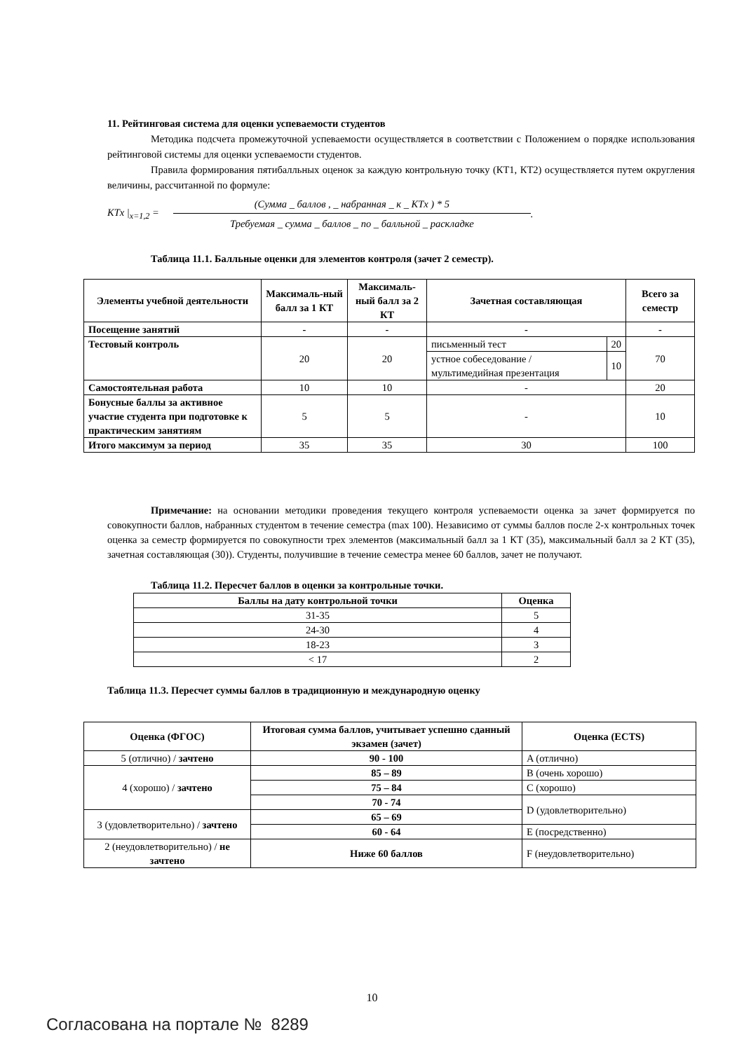11. Рейтинговая система для оценки успеваемости студентов
Методика подсчета промежуточной успеваемости осуществляется в соответствии с Положением о порядке использования рейтинговой системы для оценки успеваемости студентов.
Правила формирования пятибалльных оценок за каждую контрольную точку (КТ1, КТ2) осуществляется путем округления величины, рассчитанной по формуле:
KTx |<sub>x=1,2</sub> =
(Сумма _ баллов , _ набранная _ к _ KTx ) * 5
Требуемая _ сумма _ баллов _ по _ балльной _ раскладке
.
Таблица 11.1. Балльные оценки для элементов контроля (зачет 2 семестр).
| Элементы учебной деятельности | Максималь-ный балл за 1 КТ | Максималь-ный балл за 2 КТ | Зачетная составляющая | | Всего за семестр |
| --- | --- | --- | --- | --- | --- |
| Посещение занятий | - | - | - | | - |
| Тестовый контроль | 20 | 20 | письменный тест | 20 | 70 |
| | | | устное собеседование / мультимедийная презентация | 10 | |
| Самостоятельная работа | 10 | 10 | - | | 20 |
| Бонусные баллы за активное участие студента при подготовке к практическим занятиям | 5 | 5 | - | | 10 |
| Итого максимум за период | 35 | 35 | 30 | | 100 |
Примечание: на основании методики проведения текущего контроля успеваемости оценка за зачет формируется по совокупности баллов, набранных студентом в течение семестра (max 100). Независимо от суммы баллов после 2-х контрольных точек оценка за семестр формируется по совокупности трех элементов (максимальный балл за 1 КТ (35), максимальный балл за 2 КТ (35), зачетная составляющая (30)). Студенты, получившие в течение семестра менее 60 баллов, зачет не получают.
Таблица 11.2. Пересчет баллов в оценки за контрольные точки.
| Баллы на дату контрольной точки | Оценка |
| --- | --- |
| 31-35 | 5 |
| 24-30 | 4 |
| 18-23 | 3 |
| < 17 | 2 |
Таблица 11.3. Пересчет суммы баллов в традиционную и международную оценку
| Оценка (ФГОС) | Итоговая сумма баллов, учитывает успешно сданный экзамен (зачет) | Оценка (ECTS) |
| --- | --- | --- |
| 5 (отлично) / зачтено | 90 - 100 | A (отлично) |
| 4 (хорошо) / зачтено | 85 – 89 | B (очень хорошо) |
| | 75 – 84 | C (хорошо) |
| | 70 - 74 | D (удовлетворительно) |
| 3 (удовлетворительно) / зачтено | 65 – 69 | |
| | 60 - 64 | E (посредственно) |
| 2 (неудовлетворительно) / не зачтено | Ниже 60 баллов | F (неудовлетворительно) |
10
Согласована на портале № 8289